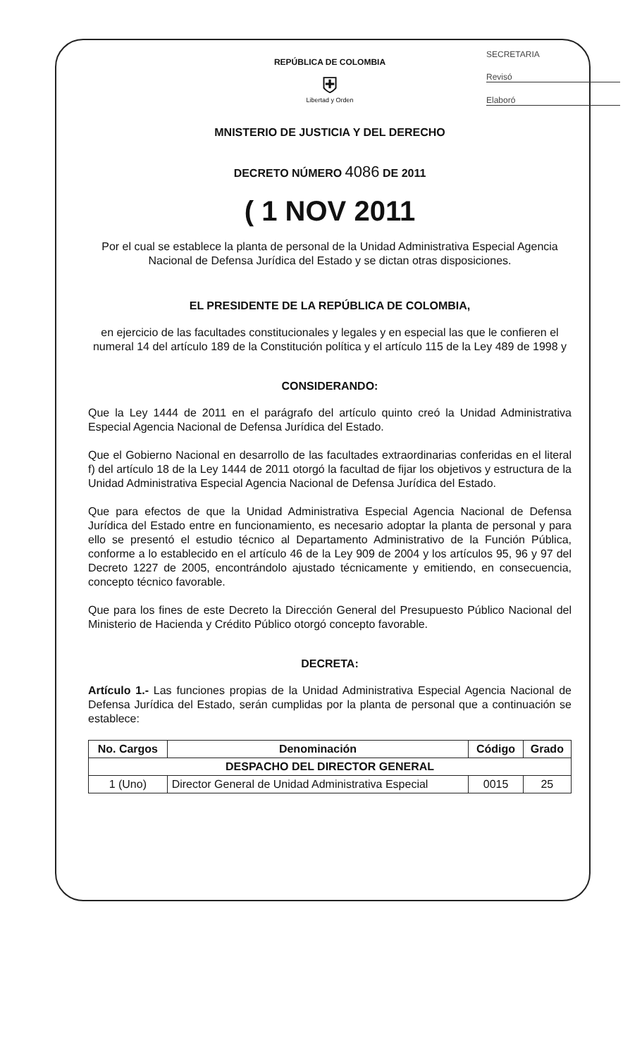SECRETARIA
Revisó
Elaboró
REPÚBLICA DE COLOMBIA
⛨
Libertad y Orden
MNISTERIO DE JUSTICIA Y DEL DERECHO
DECRETO NÚMERO 4086 DE 2011
( 1 NOV 2011
Por el cual se establece la planta de personal de la Unidad Administrativa Especial Agencia Nacional de Defensa Jurídica del Estado y se dictan otras disposiciones.
EL PRESIDENTE DE LA REPÚBLICA DE COLOMBIA,
en ejercicio de las facultades constitucionales y legales y en especial las que le confieren el numeral 14 del artículo 189 de la Constitución política y el artículo 115 de la Ley 489 de 1998 y
CONSIDERANDO:
Que la Ley 1444 de 2011 en el parágrafo del artículo quinto creó la Unidad Administrativa Especial Agencia Nacional de Defensa Jurídica del Estado.
Que el Gobierno Nacional en desarrollo de las facultades extraordinarias conferidas en el literal f) del artículo 18 de la Ley 1444 de 2011 otorgó la facultad de fijar los objetivos y estructura de la Unidad Administrativa Especial Agencia Nacional de Defensa Jurídica del Estado.
Que para efectos de que la Unidad Administrativa Especial Agencia Nacional de Defensa Jurídica del Estado entre en funcionamiento, es necesario adoptar la planta de personal y para ello se presentó el estudio técnico al Departamento Administrativo de la Función Pública, conforme a lo establecido en el artículo 46 de la Ley 909 de 2004 y los artículos 95, 96 y 97 del Decreto 1227 de 2005, encontrándolo ajustado técnicamente y emitiendo, en consecuencia, concepto técnico favorable.
Que para los fines de este Decreto la Dirección General del Presupuesto Público Nacional del Ministerio de Hacienda y Crédito Público otorgó concepto favorable.
DECRETA:
Artículo 1.- Las funciones propias de la Unidad Administrativa Especial Agencia Nacional de Defensa Jurídica del Estado, serán cumplidas por la planta de personal que a continuación se establece:
| No. Cargos | Denominación | Código | Grado |
| --- | --- | --- | --- |
| DESPACHO DEL DIRECTOR GENERAL | | | |
| 1 (Uno) | Director General de Unidad Administrativa Especial | 0015 | 25 |